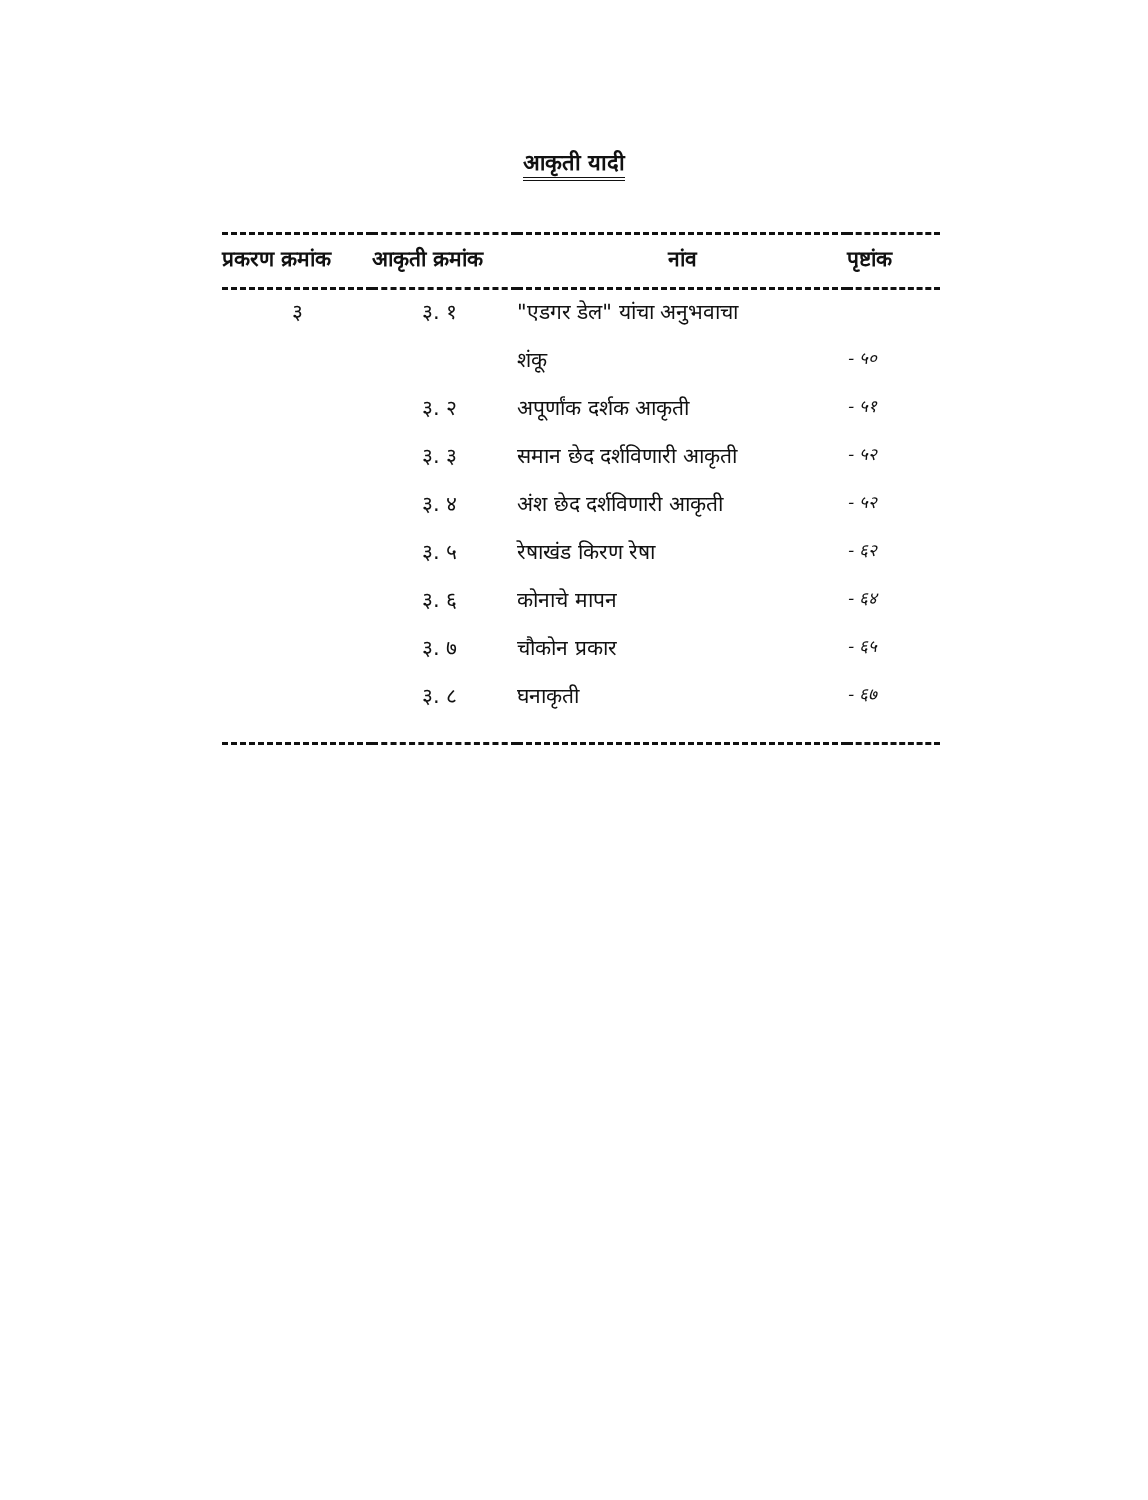आकृती यादी
| प्रकरण क्रमांक | आकृती क्रमांक | नांव | पृष्टांक |
| --- | --- | --- | --- |
| ३ | ३. १ | "एडगर डेल" यांचा अनुभवाचा | |
| | | शंकू | - ५० |
| | ३. २ | अपूर्णांक दर्शक आकृती | - ५१ |
| | ३. ३ | समान छेद दर्शविणारी आकृती | - ५२ |
| | ३. ४ | अंश छेद दर्शविणारी आकृती | - ५२ |
| | ३. ५ | रेषाखंड किरण रेषा | - ६२ |
| | ३. ६ | कोनाचे मापन | - ६४ |
| | ३. ७ | चौकोन प्रकार | - ६५ |
| | ३. ८ | घनाकृती | - ६७ |